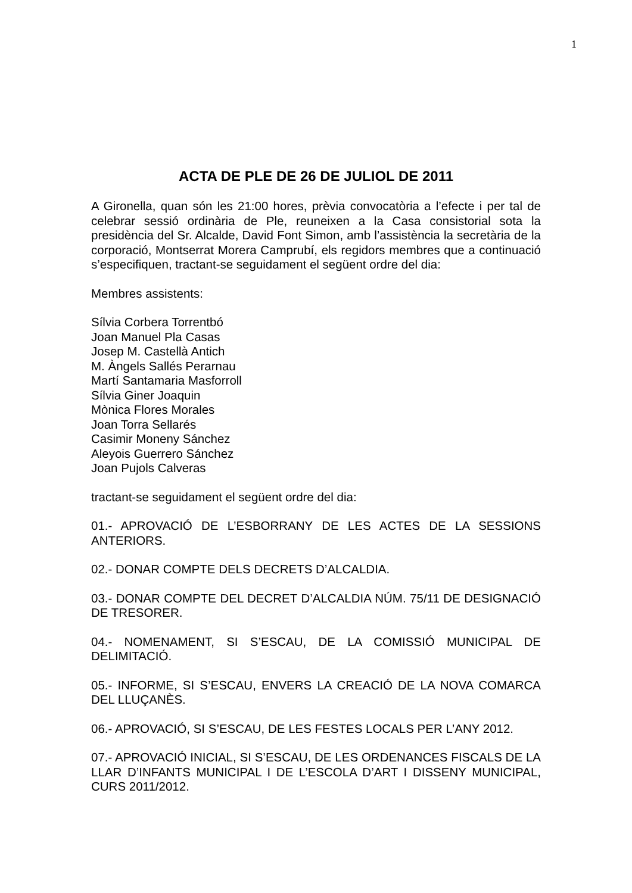1
ACTA DE PLE DE 26 DE JULIOL DE 2011
A Gironella, quan són les 21:00 hores, prèvia convocatòria a l’efecte i per tal de celebrar sessió ordinària de Ple, reuneixen a la Casa consistorial sota la presidència del Sr. Alcalde, David Font Simon, amb l’assistència la secretària de la corporació, Montserrat Morera Camprubí, els regidors membres que a continuació s’especifiquen, tractant-se seguidament el següent ordre del dia:
Membres assistents:
Sílvia Corbera Torrentbó
Joan Manuel Pla Casas
Josep M. Castellà Antich
M. Àngels Sallés Perarnau
Martí Santamaria Masforroll
Sílvia Giner Joaquin
Mònica Flores Morales
Joan Torra Sellarés
Casimir Moneny Sánchez
Aleyois Guerrero Sánchez
Joan Pujols Calveras
tractant-se seguidament el següent ordre del dia:
01.- APROVACIÓ DE L’ESBORRANY DE LES ACTES DE LA SESSIONS ANTERIORS.
02.- DONAR COMPTE DELS DECRETS D’ALCALDIA.
03.- DONAR COMPTE DEL DECRET D’ALCALDIA NÚM. 75/11 DE DESIGNACIÓ DE TRESORER.
04.- NOMENAMENT, SI S’ESCAU, DE LA COMISSIÓ MUNICIPAL DE DELIMITACIÓ.
05.- INFORME, SI S’ESCAU, ENVERS LA CREACIÓ DE LA NOVA COMARCA DEL LLUÇANÈS.
06.- APROVACIÓ, SI S’ESCAU, DE LES FESTES LOCALS PER L’ANY 2012.
07.- APROVACIÓ INICIAL, SI S’ESCAU, DE LES ORDENANCES FISCALS DE LA LLAR D’INFANTS MUNICIPAL I DE L’ESCOLA D’ART I DISSENY MUNICIPAL, CURS 2011/2012.